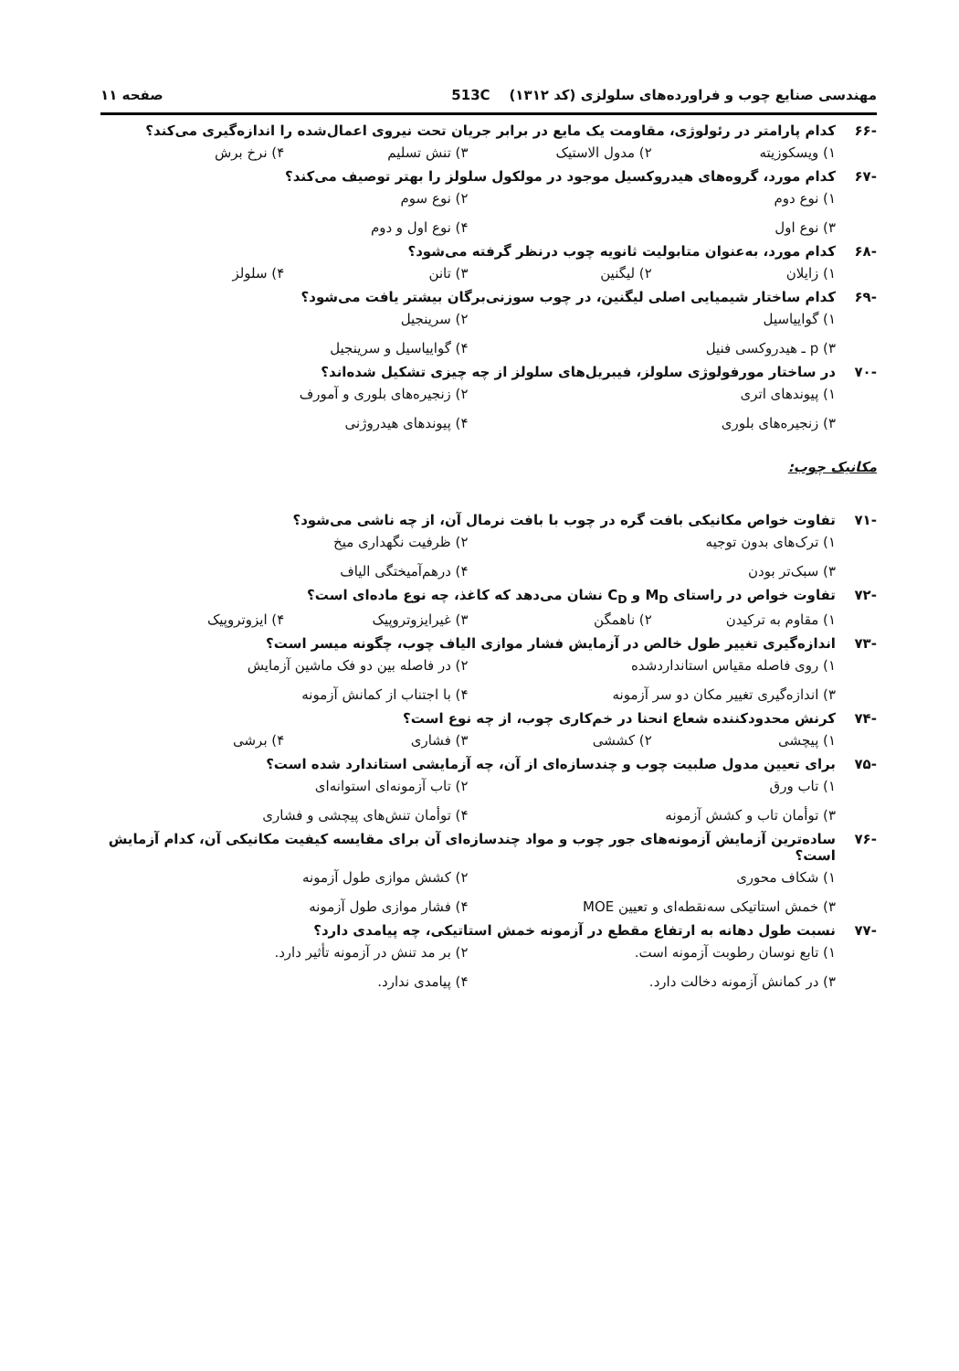مهندسی صنایع چوب و فراورده‌های سلولزی (کد ۱۳۱۲) 513C صفحه ۱۱
-۶۶ کدام پارامتر در رئولوژی، مقاومت یک مایع در برابر جریان تحت نیروی اعمال‌شده را اندازه‌گیری می‌کند؟
۱) ویسکوزیته ۲) مدول الاستیک ۳) تنش تسلیم ۴) نرخ برش
-۶۷ کدام مورد، گروه‌های هیدروکسیل موجود در مولکول سلولز را بهتر توصیف می‌کند؟
۱) نوع دوم ۲) نوع سوم ۳) نوع اول ۴) نوع اول و دوم
-۶۸ کدام مورد، به‌عنوان متابولیت ثانویه چوب درنظر گرفته می‌شود؟
۱) زایلان ۲) لیگنین ۳) تانن ۴) سلولز
-۶۹ کدام ساختار شیمیایی اصلی لیگنین، در چوب سوزنی‌برگان بیشتر یافت می‌شود؟
۱) گواییاسیل ۲) سرینجیل ۳) p ـ هیدروکسی فنیل ۴) گواییاسیل و سرینجیل
-۷۰ در ساختار مورفولوژی سلولز، فیبریل‌های سلولز از چه چیزی تشکیل شده‌اند؟
۱) پیوندهای اتری ۲) زنجیره‌های بلوری و آمورف ۳) زنجیره‌های بلوری ۴) پیوندهای هیدروژنی
مکانیک چوب:
-۷۱ تفاوت خواص مکانیکی بافت گره در چوب با بافت نرمال آن، از چه ناشی می‌شود؟
۱) ترک‌های بدون توجیه ۲) ظرفیت نگهداری میخ ۳) سبک‌تر بودن ۴) درهم‌آمیختگی الیاف
-۷۲ تفاوت خواص در راستای M<sub>D</sub> و C<sub>D</sub> نشان می‌دهد که کاغذ، چه نوع ماده‌ای است؟
۱) مقاوم به ترکیدن ۲) ناهمگن ۳) غیرایزوتروپیک ۴) ایزوتروپیک
-۷۳ اندازه‌گیری تغییر طول خالص در آزمایش فشار موازی الیاف چوب، چگونه میسر است؟
۱) روی فاصله مقیاس استانداردشده ۲) در فاصله بین دو فک ماشین آزمایش ۳) اندازه‌گیری تغییر مکان دو سر آزمونه ۴) با اجتناب از کمانش آزمونه
-۷۴ کرنش محدودکننده شعاع انحنا در خم‌کاری چوب، از چه نوع است؟
۱) پیچشی ۲) کششی ۳) فشاری ۴) برشی
-۷۵ برای تعیین مدول صلبیت چوب و چندسازه‌ای از آن، چه آزمایشی استاندارد شده است؟
۱) تاب ورق ۲) تاب آزمونه‌ای استوانه‌ای ۳) توأمان تاب و کشش آزمونه ۴) توأمان تنش‌های پیچشی و فشاری
-۷۶ ساده‌ترین آزمایش آزمونه‌های جور چوب و مواد چندسازه‌ای آن برای مقایسه کیفیت مکانیکی آن، کدام آزمایش است؟
۱) شکاف محوری ۲) کشش موازی طول آزمونه ۳) خمش استاتیکی سه‌نقطه‌ای و تعیین MOE ۴) فشار موازی طول آزمونه
-۷۷ نسبت طول دهانه به ارتفاع مقطع در آزمونه خمش استاتیکی، چه پیامدی دارد؟
۱) تابع نوسان رطوبت آزمونه است. ۲) بر مد تنش در آزمونه تأثیر دارد. ۳) در کمانش آزمونه دخالت دارد. ۴) پیامدی ندارد.